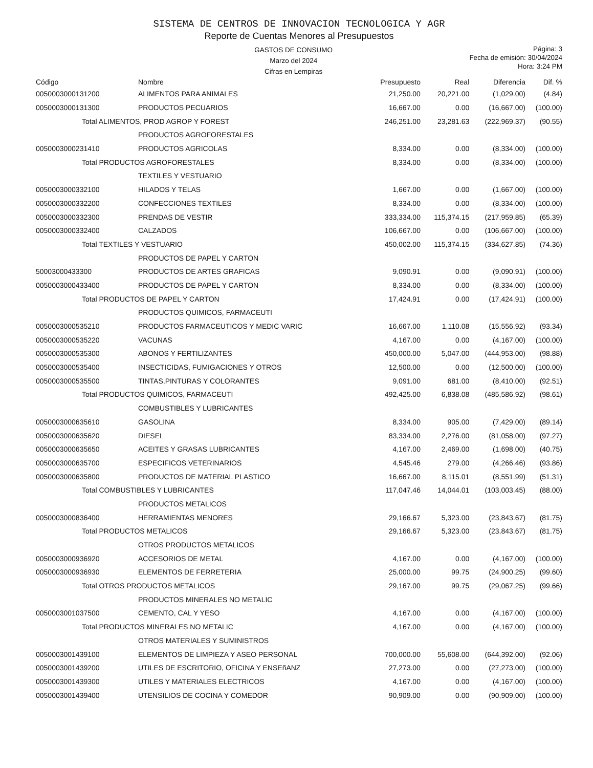SISTEMA DE CENTROS DE INNOVACION TECNOLOGICA Y AGR
Reporte de Cuentas Menores al Presupuestos
GASTOS DE CONSUMO
Marzo del 2024
Cifras en Lempiras
Página: 3
Fecha de emisión: 30/04/2024
Hora: 3:24 PM
| Código | Nombre | Presupuesto | Real | Diferencia | Dif. % |
| --- | --- | --- | --- | --- | --- |
| 0050003000131200 | ALIMENTOS PARA ANIMALES | 21,250.00 | 20,221.00 | (1,029.00) | (4.84) |
| 0050003000131300 | PRODUCTOS PECUARIOS | 16,667.00 | 0.00 | (16,667.00) | (100.00) |
| Total ALIMENTOS, PROD AGROP Y FOREST | | 246,251.00 | 23,281.63 | (222,969.37) | (90.55) |
| | PRODUCTOS AGROFORESTALES | | | | |
| 0050003000231410 | PRODUCTOS AGRICOLAS | 8,334.00 | 0.00 | (8,334.00) | (100.00) |
| Total PRODUCTOS AGROFORESTALES | | 8,334.00 | 0.00 | (8,334.00) | (100.00) |
| | TEXTILES Y VESTUARIO | | | | |
| 0050003000332100 | HILADOS Y TELAS | 1,667.00 | 0.00 | (1,667.00) | (100.00) |
| 0050003000332200 | CONFECCIONES TEXTILES | 8,334.00 | 0.00 | (8,334.00) | (100.00) |
| 0050003000332300 | PRENDAS DE VESTIR | 333,334.00 | 115,374.15 | (217,959.85) | (65.39) |
| 0050003000332400 | CALZADOS | 106,667.00 | 0.00 | (106,667.00) | (100.00) |
| Total TEXTILES Y VESTUARIO | | 450,002.00 | 115,374.15 | (334,627.85) | (74.36) |
| | PRODUCTOS DE PAPEL Y CARTON | | | | |
| 50003000433300 | PRODUCTOS DE ARTES GRAFICAS | 9,090.91 | 0.00 | (9,090.91) | (100.00) |
| 0050003000433400 | PRODUCTOS DE PAPEL Y CARTON | 8,334.00 | 0.00 | (8,334.00) | (100.00) |
| Total PRODUCTOS DE PAPEL Y CARTON | | 17,424.91 | 0.00 | (17,424.91) | (100.00) |
| | PRODUCTOS QUIMICOS, FARMACEUTI | | | | |
| 0050003000535210 | PRODUCTOS FARMACEUTICOS Y MEDIC VARIC | 16,667.00 | 1,110.08 | (15,556.92) | (93.34) |
| 0050003000535220 | VACUNAS | 4,167.00 | 0.00 | (4,167.00) | (100.00) |
| 0050003000535300 | ABONOS Y FERTILIZANTES | 450,000.00 | 5,047.00 | (444,953.00) | (98.88) |
| 0050003000535400 | INSECTICIDAS, FUMIGACIONES Y OTROS | 12,500.00 | 0.00 | (12,500.00) | (100.00) |
| 0050003000535500 | TINTAS,PINTURAS Y COLORANTES | 9,091.00 | 681.00 | (8,410.00) | (92.51) |
| Total PRODUCTOS QUIMICOS, FARMACEUTI | | 492,425.00 | 6,838.08 | (485,586.92) | (98.61) |
| | COMBUSTIBLES Y LUBRICANTES | | | | |
| 0050003000635610 | GASOLINA | 8,334.00 | 905.00 | (7,429.00) | (89.14) |
| 0050003000635620 | DIESEL | 83,334.00 | 2,276.00 | (81,058.00) | (97.27) |
| 0050003000635650 | ACEITES Y GRASAS LUBRICANTES | 4,167.00 | 2,469.00 | (1,698.00) | (40.75) |
| 0050003000635700 | ESPECIFICOS VETERINARIOS | 4,545.46 | 279.00 | (4,266.46) | (93.86) |
| 0050003000635800 | PRODUCTOS DE MATERIAL PLASTICO | 16,667.00 | 8,115.01 | (8,551.99) | (51.31) |
| Total COMBUSTIBLES Y LUBRICANTES | | 117,047.46 | 14,044.01 | (103,003.45) | (88.00) |
| | PRODUCTOS METALICOS | | | | |
| 0050003000836400 | HERRAMIENTAS MENORES | 29,166.67 | 5,323.00 | (23,843.67) | (81.75) |
| Total PRODUCTOS METALICOS | | 29,166.67 | 5,323.00 | (23,843.67) | (81.75) |
| | OTROS PRODUCTOS METALICOS | | | | |
| 0050003000936920 | ACCESORIOS DE METAL | 4,167.00 | 0.00 | (4,167.00) | (100.00) |
| 0050003000936930 | ELEMENTOS DE FERRETERIA | 25,000.00 | 99.75 | (24,900.25) | (99.60) |
| Total OTROS PRODUCTOS METALICOS | | 29,167.00 | 99.75 | (29,067.25) | (99.66) |
| | PRODUCTOS MINERALES NO METALIC | | | | |
| 0050003001037500 | CEMENTO, CAL Y YESO | 4,167.00 | 0.00 | (4,167.00) | (100.00) |
| Total PRODUCTOS MINERALES NO METALIC | | 4,167.00 | 0.00 | (4,167.00) | (100.00) |
| | OTROS MATERIALES Y SUMINISTROS | | | | |
| 0050003001439100 | ELEMENTOS DE LIMPIEZA Y ASEO PERSONAL | 700,000.00 | 55,608.00 | (644,392.00) | (92.06) |
| 0050003001439200 | UTILES DE ESCRITORIO, OFICINA Y ENSEñANZ | 27,273.00 | 0.00 | (27,273.00) | (100.00) |
| 0050003001439300 | UTILES Y MATERIALES ELECTRICOS | 4,167.00 | 0.00 | (4,167.00) | (100.00) |
| 0050003001439400 | UTENSILIOS DE COCINA Y COMEDOR | 90,909.00 | 0.00 | (90,909.00) | (100.00) |